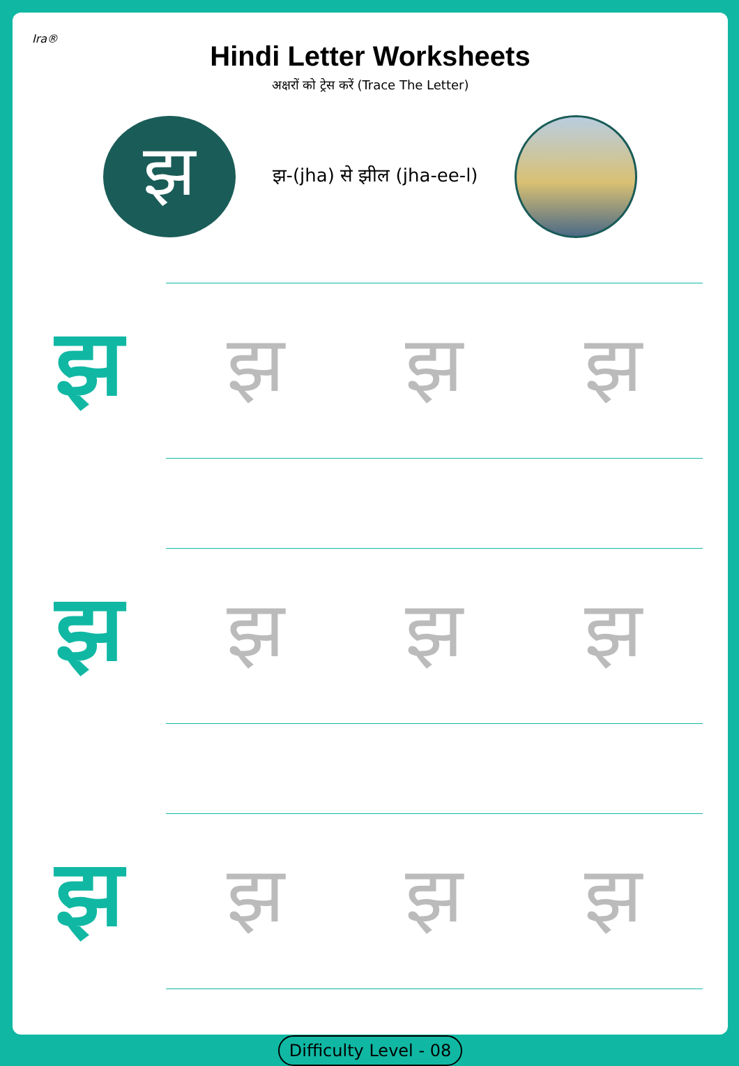Ira®
Hindi Letter Worksheets
अक्षरों को ट्रेस करें (Trace The Letter)
झ
झ-(jha) से झील (jha-ee-l)
झ
झझ झ
झ
झझ झ
झ
झझ झ
Difficulty Level - 08